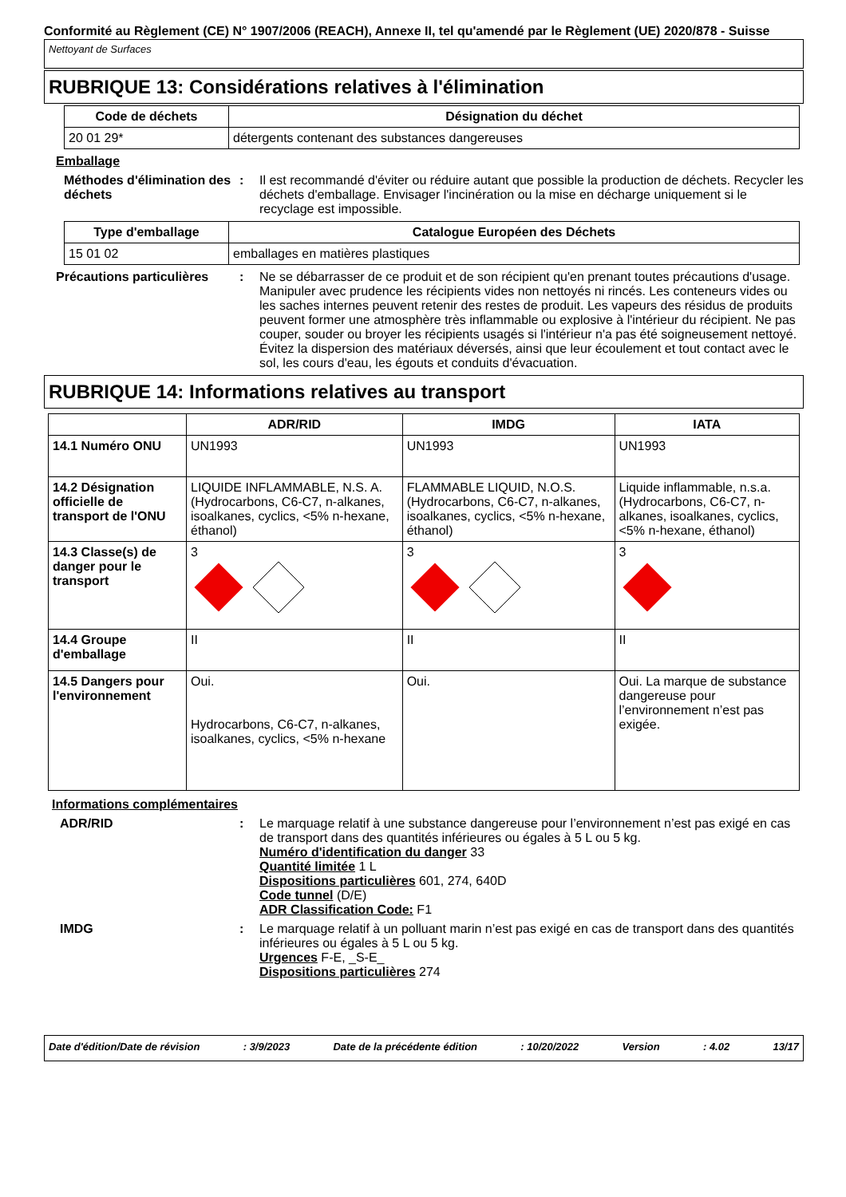Conformité au Règlement (CE) N° 1907/2006 (REACH), Annexe II, tel qu'amendé par le Règlement (UE) 2020/878 - Suisse
Nettoyant de Surfaces
RUBRIQUE 13: Considérations relatives à l'élimination
| Code de déchets | Désignation du déchet |
| --- | --- |
| 20 01 29* | détergents contenant des substances dangereuses |
Emballage
Méthodes d'élimination des déchets
: Il est recommandé d'éviter ou réduire autant que possible la production de déchets. Recycler les déchets d'emballage. Envisager l'incinération ou la mise en décharge uniquement si le recyclage est impossible.
| Type d'emballage | Catalogue Européen des Déchets |
| --- | --- |
| 15 01 02 | emballages en matières plastiques |
Précautions particulières
: Ne se débarrasser de ce produit et de son récipient qu'en prenant toutes précautions d'usage. Manipuler avec prudence les récipients vides non nettoyés ni rincés. Les conteneurs vides ou les saches internes peuvent retenir des restes de produit. Les vapeurs des résidus de produits peuvent former une atmosphère très inflammable ou explosive à l'intérieur du récipient. Ne pas couper, souder ou broyer les récipients usagés si l'intérieur n'a pas été soigneusement nettoyé. Évitez la dispersion des matériaux déversés, ainsi que leur écoulement et tout contact avec le sol, les cours d'eau, les égouts et conduits d'évacuation.
RUBRIQUE 14: Informations relatives au transport
| | ADR/RID | IMDG | IATA |
| --- | --- | --- | --- |
| 14.1 Numéro ONU | UN1993 | UN1993 | UN1993 |
| 14.2 Désignation officielle de transport de l'ONU | LIQUIDE INFLAMMABLE, N.S. A. (Hydrocarbons, C6-C7, n-alkanes, isoalkanes, cyclics, <5% n-hexane, éthanol) | FLAMMABLE LIQUID, N.O.S. (Hydrocarbons, C6-C7, n-alkanes, isoalkanes, cyclics, <5% n-hexane, éthanol) | Liquide inflammable, n.s.a. (Hydrocarbons, C6-C7, n-alkanes, isoalkanes, cyclics, <5% n-hexane, éthanol) |
| 14.3 Classe(s) de danger pour le transport | 3 | 3 | 3 |
| 14.4 Groupe d'emballage | II | II | II |
| 14.5 Dangers pour l'environnement | Oui. Hydrocarbons, C6-C7, n-alkanes, isoalkanes, cyclics, <5% n-hexane | Oui. | Oui. La marque de substance dangereuse pour l’environnement n’est pas exigée. |
Informations complémentaires
ADR/RID : Le marquage relatif à une substance dangereuse pour l’environnement n’est pas exigé en cas de transport dans des quantités inférieures ou égales à 5 L ou 5 kg.
Numéro d'identification du danger 33
Quantité limitée 1 L
Dispositions particulières 601, 274, 640D
Code tunnel (D/E)
ADR Classification Code: F1
IMDG : Le marquage relatif à un polluant marin n’est pas exigé en cas de transport dans des quantités inférieures ou égales à 5 L ou 5 kg.
Urgences F-E, _S-E_
Dispositions particulières 274
Date d'édition/Date de révision: 3/9/2023 Date de la précédente édition: 10/20/2022 Version: 4.02 13/17